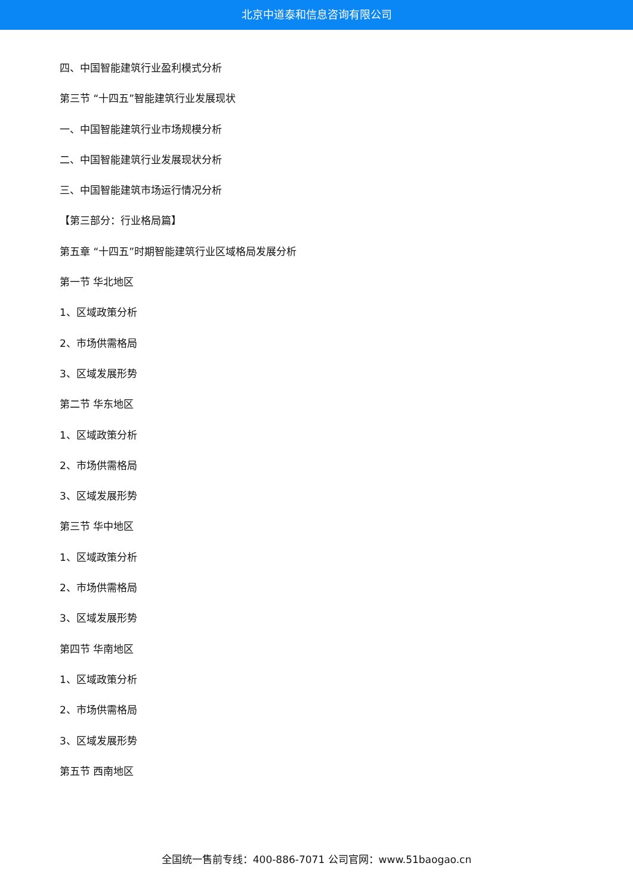北京中道泰和信息咨询有限公司
四、中国智能建筑行业盈利模式分析
第三节 “十四五”智能建筑行业发展现状
一、中国智能建筑行业市场规模分析
二、中国智能建筑行业发展现状分析
三、中国智能建筑市场运行情况分析
【第三部分：行业格局篇】
第五章 “十四五”时期智能建筑行业区域格局发展分析
第一节 华北地区
1、区域政策分析
2、市场供需格局
3、区域发展形势
第二节 华东地区
1、区域政策分析
2、市场供需格局
3、区域发展形势
第三节 华中地区
1、区域政策分析
2、市场供需格局
3、区域发展形势
第四节 华南地区
1、区域政策分析
2、市场供需格局
3、区域发展形势
第五节 西南地区
全国统一售前专线：400-886-7071 公司官网：www.51baogao.cn